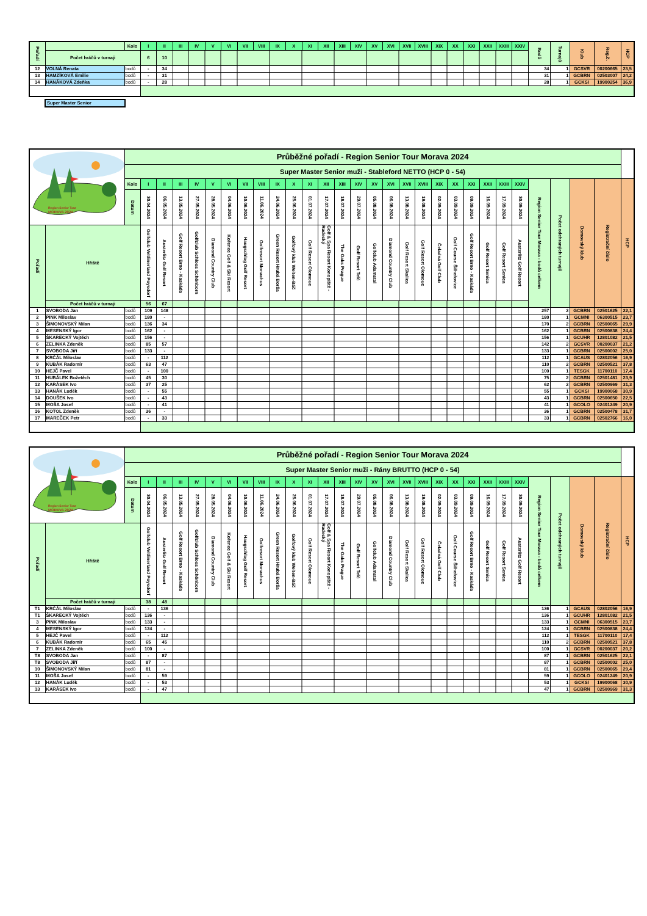| Pořadí | | Kolo | I | II | III | IV | V | VI | VII | VIII | IX | X | XI | XII | XIII | XIV | XV | XVI | XVII | XVIII | XIX | XX | XXI | XXII | XXIII | XXIV | Bodů | Turnajů | Klub | Reg.č. | HCP |
| | Počet hráčů v turnaji | | 6 | 10 | | | | | | | | | | | | | | | | | | | | | | | | | | | |
| 12 | VOLNÁ Renata | bodů | - | 34 | | | | | | | | | | | | | | | | | | | | | | | 34 | 1 | GCSVR | 00200665 | 23,5 |
| 13 | HAMZÍKOVÁ Emilie | bodů | - | 31 | | | | | | | | | | | | | | | | | | | | | | | 31 | 1 | GCBRN | 02503007 | 24,2 |
| 14 | HANÁKOVÁ Zdeňka | bodů | - | 28 | | | | | | | | | | | | | | | | | | | | | | | 28 | 1 | GCKSI | 19900254 | 36,9 |
Super Master Senior
| Region Senior Tour MORAVA 2024 | | Průběžné pořadí - Region Senior Tour Morava 2024 | | | | | | | | | | | | | | | | | | | | | | | | | | | | | |
| | | Super Master Senior muži - Stableford NETTO (HCP 0 - 54) | | | | | | | | | | | | | | | | | | | | | | | | | | | | | |
| | | Kolo | I | II | III | IV | V | VI | VII | VIII | IX | X | XI | XII | XIII | XIV | XV | XVI | XVII | XVIII | XIX | XX | XXI | XXII | XXIII | XXIV | Region Senior Tour Morava - bodů celkem | Počet odehraných turnajů | Domovský klub | Registrační číslo | HCP |
| | | Datum | 30.04.2024 | 06.05.2024 | 13.05.2024 | 27.05.2024 | 28.05.2024 | 04.06.2024 | 10.06.2024 | 11.06.2024 | 24.06.2024 | 25.06.2024 | 01.07.2024 | 17.07.2024 | 18.07.2024 | 29.07.2024 | 05.08.2024 | 06.08.2024 | 13.08.2024 | 19.08.2024 | 02.09.2024 | 03.09.2024 | 09.09.2024 | 16.09.2024 | 17.09.2024 | 30.09.2024 | | | | | |
| Pořadí | Hřiště | | Golfclub Veltlinerland Poysdorf | Austerlitz Golf Resort | Golf Resort Brno - Kaskáda | Golfclub Schloss Schönborn | Diamond Country Club | Kořenec Golf & Ski Resort | Haugschlag Golf Resort | Golfresort Monachus | Green Resort Hrubá Borša | Golfový klub Welten-Báč | Golf Resort Olomouc | Golf & Spa Resort Konopiště - Radecký | The Oaks Prague | Golf Resort Telč | Golfclub Adamstal | Diamond Country Club | Golf Resort Skalica | Golf Resort Olomouc | Čeladná Golf Club | Golf Course Šilheřovice | Golf Resort Brno - Kaskáda | Golf Resort Senica | Golf Resort Senica | Austerlitz Golf Resort | | | | | |
| | Počet hráčů v turnaji | | 56 | 67 | | | | | | | | | | | | | | | | | | | | | | | | | | | |
| 1 | SVOBODA Jan | bodů | 109 | 148 | | | | | | | | | | | | | | | | | | | | | | | 257 | 2 | GCBRN | 02501625 | 22,1 |
| 2 | PINK Miloslav | bodů | 180 | - | | | | | | | | | | | | | | | | | | | | | | | 180 | 1 | GCMNI | 06300515 | 23,7 |
| 3 | ŠIMONOVSKÝ Milan | bodů | 136 | 34 | | | | | | | | | | | | | | | | | | | | | | | 170 | 2 | GCBRN | 02500065 | 29,9 |
| 4 | MESENSKÝ Igor | bodů | 162 | - | | | | | | | | | | | | | | | | | | | | | | | 162 | 1 | GCBRN | 02500838 | 24,4 |
| 5 | ŠKARECKÝ Vojtěch | bodů | 156 | - | | | | | | | | | | | | | | | | | | | | | | | 156 | 1 | GCUHR | 12801082 | 21,5 |
| 6 | ZELINKA Zdeněk | bodů | 85 | 57 | | | | | | | | | | | | | | | | | | | | | | | 142 | 2 | GCSVR | 00200037 | 21,2 |
| 7 | SVOBODA Jiří | bodů | 133 | - | | | | | | | | | | | | | | | | | | | | | | | 133 | 1 | GCBRN | 02500002 | 25,0 |
| 8 | KRČÁL Miloslav | bodů | - | 112 | | | | | | | | | | | | | | | | | | | | | | | 112 | 1 | GCAUS | 02802056 | 16,9 |
| 9 | KUBÁK Radomír | bodů | 63 | 47 | | | | | | | | | | | | | | | | | | | | | | | 110 | 2 | GCBRN | 02500521 | 37,8 |
| 10 | HEJČ Pavel | bodů | - | 100 | | | | | | | | | | | | | | | | | | | | | | | 100 | 1 | TESGK | 11700110 | 17,4 |
| 11 | HUBÁLEK Božetěch | bodů | 45 | 30 | | | | | | | | | | | | | | | | | | | | | | | 75 | 2 | GCBRN | 02501481 | 23,9 |
| 12 | KARÁSEK Ivo | bodů | 37 | 25 | | | | | | | | | | | | | | | | | | | | | | | 62 | 2 | GCBRN | 02500969 | 31,3 |
| 13 | HANÁK Luděk | bodů | - | 55 | | | | | | | | | | | | | | | | | | | | | | | 55 | 1 | GCKSI | 19900068 | 30,9 |
| 14 | DOUŠEK Ivo | bodů | - | 43 | | | | | | | | | | | | | | | | | | | | | | | 43 | 1 | GCBRN | 02500650 | 22,5 |
| 15 | MOŠA Josef | bodů | - | 41 | | | | | | | | | | | | | | | | | | | | | | | 41 | 1 | GCOLO | 02401249 | 20,9 |
| 16 | KOTOL Zdeněk | bodů | 36 | - | | | | | | | | | | | | | | | | | | | | | | | 36 | 1 | GCBRN | 02500478 | 31,7 |
| 17 | MAREČEK Petr | bodů | - | 33 | | | | | | | | | | | | | | | | | | | | | | | 33 | 1 | GCBRN | 02502766 | 16,0 |
| Region Senior Tour MORAVA 2024 | | Průběžné pořadí - Region Senior Tour Morava 2024 | | | | | | | | | | | | | | | | | | | | | | | | | | | | | |
| | | Super Master Senior muži - Rány BRUTTO (HCP 0 - 54) | | | | | | | | | | | | | | | | | | | | | | | | | | | | | |
| | | Kolo | I | II | III | IV | V | VI | VII | VIII | IX | X | XI | XII | XIII | XIV | XV | XVI | XVII | XVIII | XIX | XX | XXI | XXII | XXIII | XXIV | Region Senior Tour Morava - bodů celkem | Počet odehraných turnajů | Domovský klub | Registrační číslo | HCP |
| | | Datum | 30.04.2024 | 06.05.2024 | 13.05.2024 | 27.05.2024 | 28.05.2024 | 04.06.2024 | 10.06.2024 | 11.06.2024 | 24.06.2024 | 25.06.2024 | 01.07.2024 | 17.07.2024 | 18.07.2024 | 29.07.2024 | 05.08.2024 | 06.08.2024 | 13.08.2024 | 19.08.2024 | 02.09.2024 | 03.09.2024 | 09.09.2024 | 16.09.2024 | 17.09.2024 | 30.09.2024 | | | | | |
| Pořadí | Hřiště | | Golfclub Veltlinerland Poysdorf | Austerlitz Golf Resort | Golf Resort Brno - Kaskáda | Golfclub Schloss Schönborn | Diamond Country Club | Kořenec Golf & Ski Resort | Haugschlag Golf Resort | Golfresort Monachus | Green Resort Hrubá Borša | Golfový klub Welten-Báč | Golf Resort Olomouc | Golf & Spa Resort Konopiště - Radecký | The Oaks Prague | Golf Resort Telč | Golfclub Adamstal | Diamond Country Club | Golf Resort Skalica | Golf Resort Olomouc | Čeladná Golf Club | Golf Course Šilheřovice | Golf Resort Brno - Kaskáda | Golf Resort Senica | Golf Resort Senica | Austerlitz Golf Resort | | | | | |
| | Počet hráčů v turnaji | | 38 | 48 | | | | | | | | | | | | | | | | | | | | | | | | | | | |
| T1 | KRČÁL Miloslav | bodů | - | 136 | | | | | | | | | | | | | | | | | | | | | | | 136 | 1 | GCAUS | 02802056 | 16,9 |
| T1 | ŠKARECKÝ Vojtěch | bodů | 136 | - | | | | | | | | | | | | | | | | | | | | | | | 136 | 1 | GCUHR | 12801082 | 21,5 |
| 3 | PINK Miloslav | bodů | 133 | - | | | | | | | | | | | | | | | | | | | | | | | 133 | 1 | GCMNI | 06300515 | 23,7 |
| 4 | MESENSKÝ Igor | bodů | 124 | - | | | | | | | | | | | | | | | | | | | | | | | 124 | 1 | GCBRN | 02500838 | 24,4 |
| 5 | HEJČ Pavel | bodů | - | 112 | | | | | | | | | | | | | | | | | | | | | | | 112 | 1 | TESGK | 11700110 | 17,4 |
| 6 | KUBÁK Radomír | bodů | 65 | 45 | | | | | | | | | | | | | | | | | | | | | | | 110 | 2 | GCBRN | 02500521 | 37,8 |
| 7 | ZELINKA Zdeněk | bodů | 100 | - | | | | | | | | | | | | | | | | | | | | | | | 100 | 1 | GCSVR | 00200037 | 20,2 |
| T8 | SVOBODA Jan | bodů | - | 87 | | | | | | | | | | | | | | | | | | | | | | | 87 | 1 | GCBRN | 02501625 | 22,1 |
| T8 | SVOBODA Jiří | bodů | 87 | - | | | | | | | | | | | | | | | | | | | | | | | 87 | 1 | GCBRN | 02500002 | 25,0 |
| 10 | ŠIMONOVSKÝ Milan | bodů | 81 | - | | | | | | | | | | | | | | | | | | | | | | | 81 | 1 | GCBRN | 02500065 | 29,4 |
| 11 | MOŠA Josef | bodů | - | 59 | | | | | | | | | | | | | | | | | | | | | | | 59 | 1 | GCOLO | 02401249 | 20,9 |
| 12 | HANÁK Luděk | bodů | - | 53 | | | | | | | | | | | | | | | | | | | | | | | 53 | 1 | GCKSI | 19900068 | 30,9 |
| 13 | KARÁSEK Ivo | bodů | - | 47 | | | | | | | | | | | | | | | | | | | | | | | 47 | 1 | GCBRN | 02500969 | 31,3 |